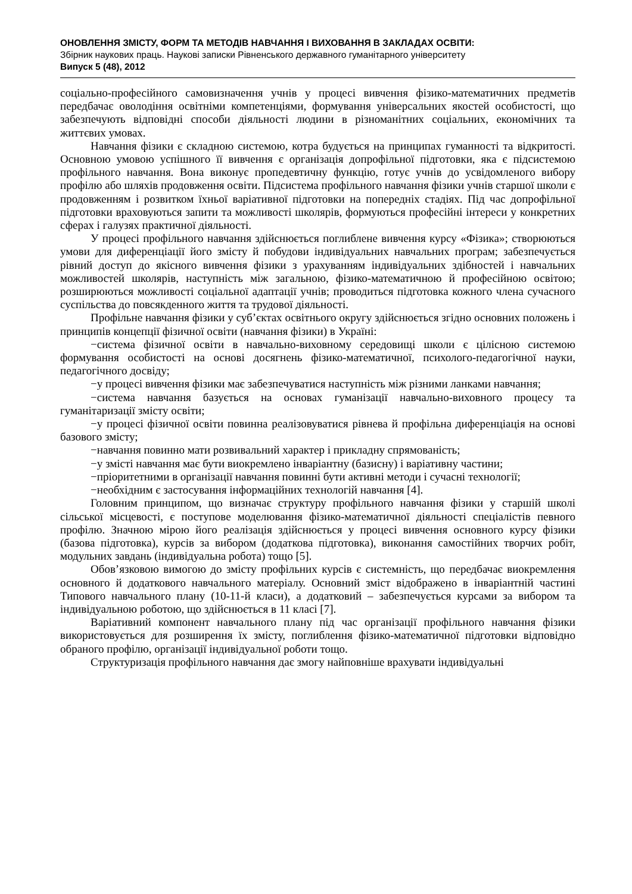ОНОВЛЕННЯ ЗМІСТУ, ФОРМ ТА МЕТОДІВ НАВЧАННЯ І ВИХОВАННЯ В ЗАКЛАДАХ ОСВІТИ:
Збірник наукових праць. Наукові записки Рівненського державного гуманітарного університету
Випуск 5 (48), 2012
соціально-професійного самовизначення учнів у процесі вивчення фізико-математичних предметів передбачає оволодіння освітніми компетенціями, формування універсальних якостей особистості, що забезпечують відповідні способи діяльності людини в різноманітних соціальних, економічних та життєвих умовах.
Навчання фізики є складною системою, котра будується на принципах гуманності та відкритості. Основною умовою успішного її вивчення є організація допрофільної підготовки, яка є підсистемою профільного навчання. Вона виконує пропедевтичну функцію, готує учнів до усвідомленого вибору профілю або шляхів продовження освіти. Підсистема профільного навчання фізики учнів старшої школи є продовженням і розвитком їхньої варіативної підготовки на попередніх стадіях. Під час допрофільної підготовки враховуються запити та можливості школярів, формуються професійні інтереси у конкретних сферах і галузях практичної діяльності.
У процесі профільного навчання здійснюється поглиблене вивчення курсу «Фізика»; створюються умови для диференціації його змісту й побудови індивідуальних навчальних програм; забезпечується рівний доступ до якісного вивчення фізики з урахуванням індивідуальних здібностей і навчальних можливостей школярів, наступність між загальною, фізико-математичною й професійною освітою; розширюються можливості соціальної адаптації учнів; проводиться підготовка кожного члена сучасного суспільства до повсякденного життя та трудової діяльності.
Профільне навчання фізики у суб’єктах освітнього округу здійснюється згідно основних положень і принципів концепції фізичної освіти (навчання фізики) в Україні:
−система фізичної освіти в навчально-виховному середовищі школи є цілісною системою формування особистості на основі досягнень фізико-математичної, психолого-педагогічної науки, педагогічного досвіду;
−у процесі вивчення фізики має забезпечуватися наступність між різними ланками навчання;
−система навчання базується на основах гуманізації навчально-виховного процесу та гуманітаризації змісту освіти;
−у процесі фізичної освіти повинна реалізовуватися рівнева й профільна диференціація на основі базового змісту;
−навчання повинно мати розвивальний характер і прикладну спрямованість;
−у змісті навчання має бути виокремлено інваріантну (базисну) і варіативну частини;
−пріоритетними в організації навчання повинні бути активні методи і сучасні технології;
−необхідним є застосування інформаційних технологій навчання [4].
Головним принципом, що визначає структуру профільного навчання фізики у старшій школі сільської місцевості, є поступове моделювання фізико-математичної діяльності спеціалістів певного профілю. Значною мірою його реалізація здійснюється у процесі вивчення основного курсу фізики (базова підготовка), курсів за вибором (додаткова підготовка), виконання самостійних творчих робіт, модульних завдань (індивідуальна робота) тощо [5].
Обов’язковою вимогою до змісту профільних курсів є системність, що передбачає виокремлення основного й додаткового навчального матеріалу. Основний зміст відображено в інваріантній частині Типового навчального плану (10-11-й класи), а додатковий – забезпечується курсами за вибором та індивідуальною роботою, що здійснюється в 11 класі [7].
Варіативний компонент навчального плану під час організації профільного навчання фізики використовується для розширення їх змісту, поглиблення фізико-математичної підготовки відповідно обраного профілю, організації індивідуальної роботи тощо.
Структуризація профільного навчання дає змогу найповніше врахувати індивідуальні